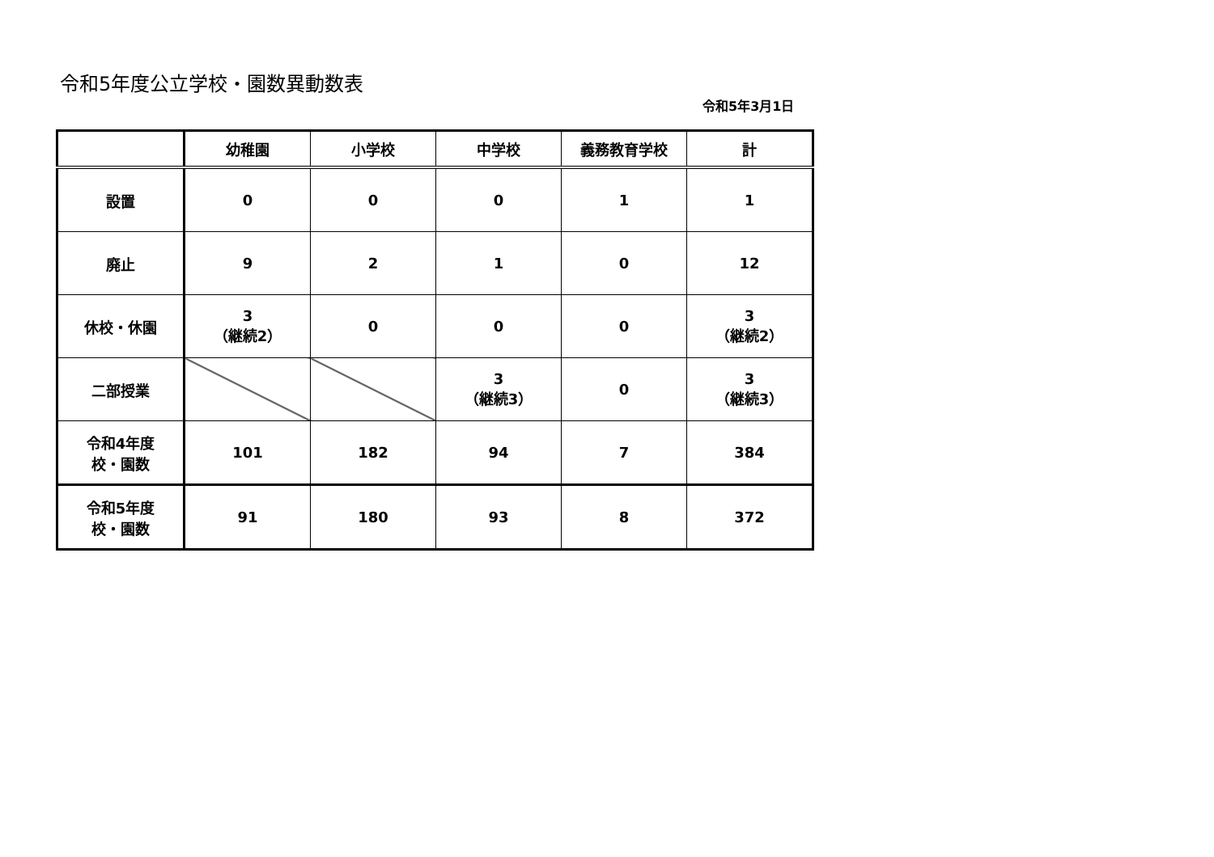令和5年度公立学校・園数異動数表
令和5年3月1日
| | 幼稚園 | 小学校 | 中学校 | 義務教育学校 | 計 |
| --- | --- | --- | --- | --- | --- |
| 設置 | 0 | 0 | 0 | 1 | 1 |
| 廃止 | 9 | 2 | 1 | 0 | 12 |
| 休校・休園 | 3 （継続2） | 0 | 0 | 0 | 3 （継続2） |
| 二部授業 | | | 3 （継続3） | 0 | 3 （継続3） |
| 令和4年度 校・園数 | 101 | 182 | 94 | 7 | 384 |
| 令和5年度 校・園数 | 91 | 180 | 93 | 8 | 372 |